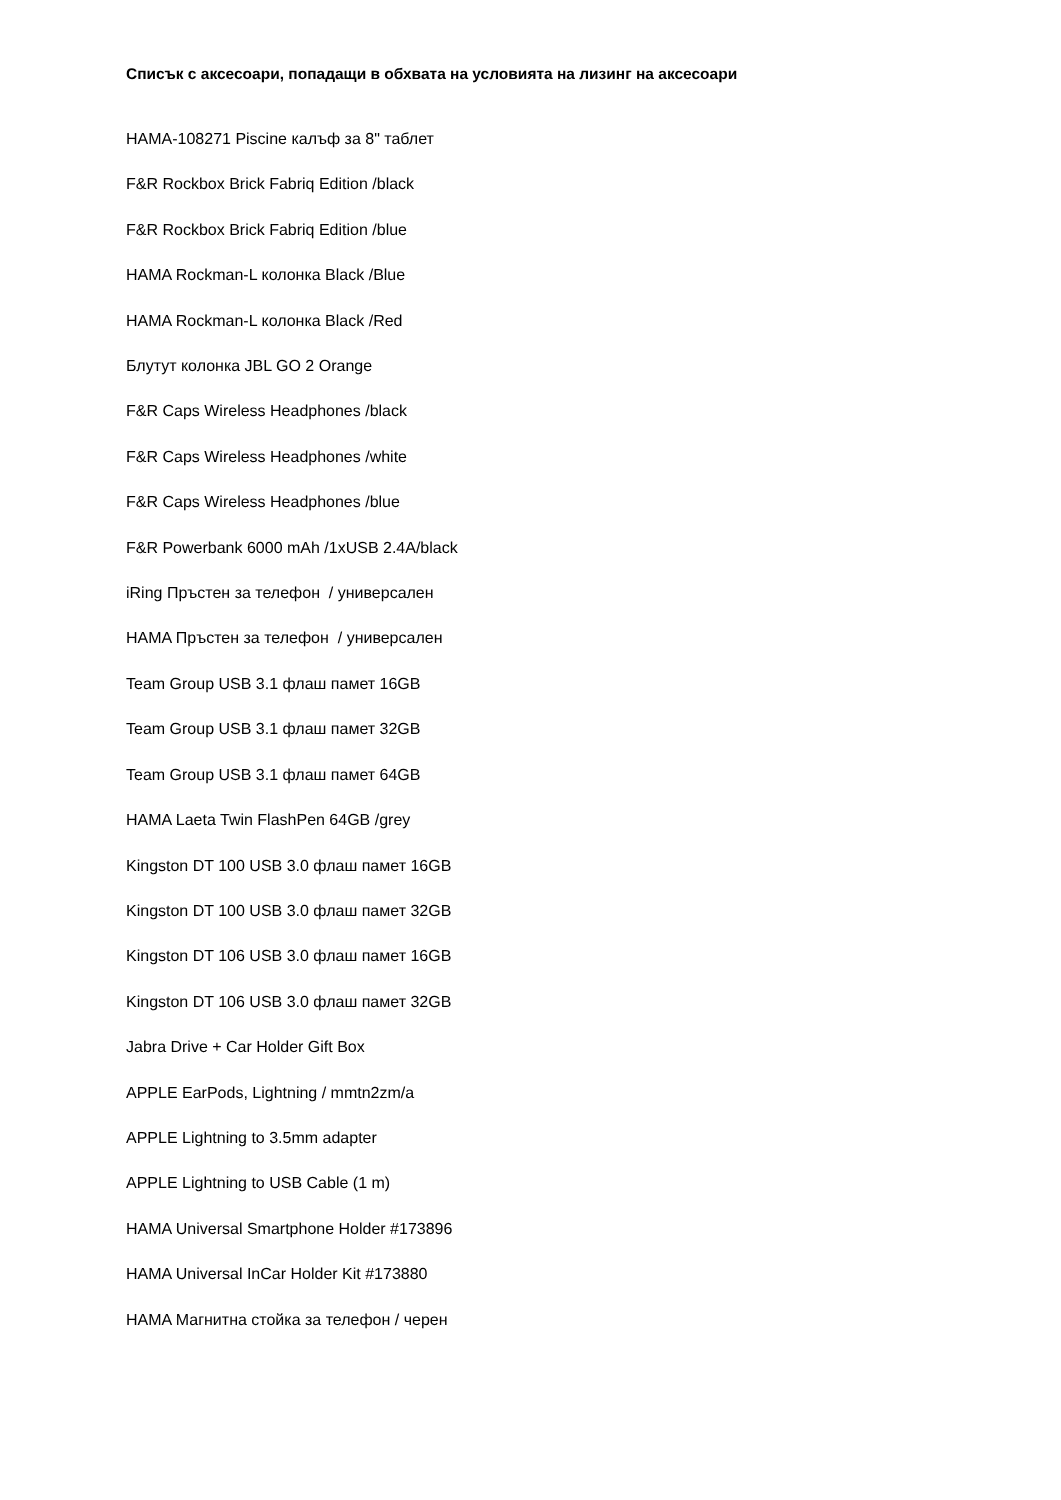Списък с аксесоари, попадащи в обхвата на условията на лизинг на аксесоари
HAMA-108271 Piscine калъф за 8" таблет
F&R Rockbox Brick Fabriq Edition /black
F&R Rockbox Brick Fabriq Edition /blue
HAMA Rockman-L колонка Black /Blue
HAMA Rockman-L колонка Black /Red
Блутут колонка JBL GO 2 Orange
F&R Caps Wireless Headphones /black
F&R Caps Wireless Headphones /white
F&R Caps Wireless Headphones /blue
F&R Powerbank 6000 mAh /1xUSB 2.4A/black
iRing Пръстен за телефон / универсален
HAMA Пръстен за телефон / универсален
Team Group USB 3.1 флаш памет 16GB
Team Group USB 3.1 флаш памет 32GB
Team Group USB 3.1 флаш памет 64GB
HAMA Laeta Twin FlashPen 64GB /grey
Kingston DT 100 USB 3.0 флаш памет 16GB
Kingston DT 100 USB 3.0 флаш памет 32GB
Kingston DT 106 USB 3.0 флаш памет 16GB
Kingston DT 106 USB 3.0 флаш памет 32GB
Jabra Drive + Car Holder Gift Box
APPLE EarPods, Lightning / mmtn2zm/a
APPLE Lightning to 3.5mm adapter
APPLE Lightning to USB Cable (1 m)
HAMA Universal Smartphone Holder #173896
HAMA Universal InCar Holder Kit #173880
HAMA Магнитна стойка за телефон / черен